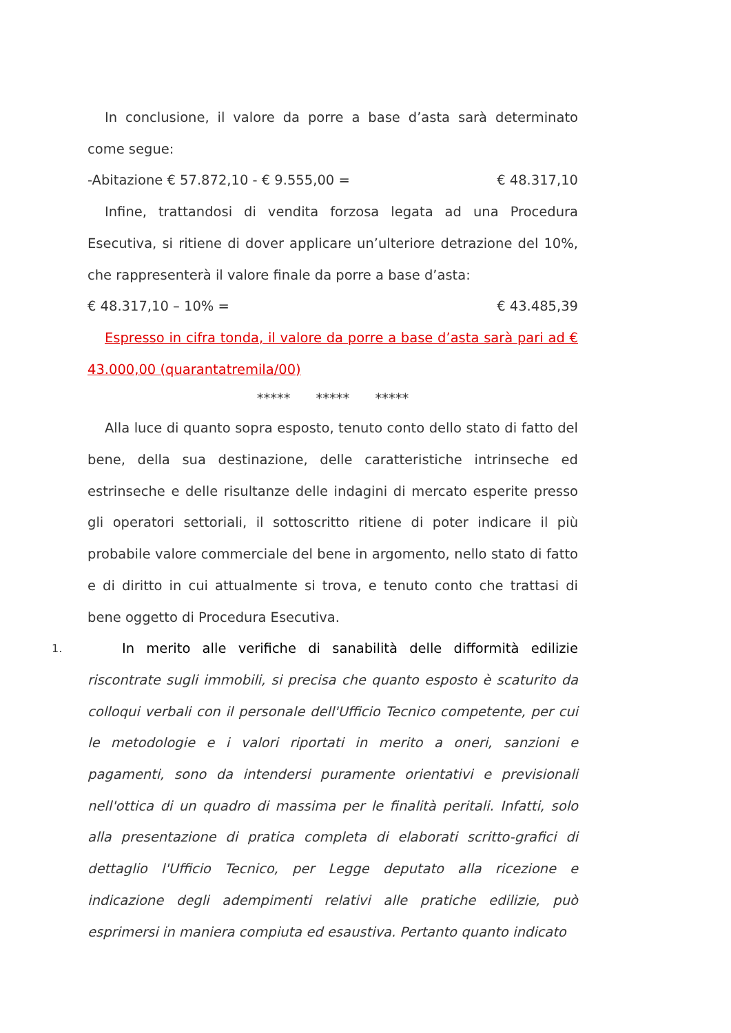In conclusione, il valore da porre a base d’asta sarà determinato come segue:
-Abitazione € 57.872,10 - € 9.555,00 = € 48.317,10
Infine, trattandosi di vendita forzosa legata ad una Procedura Esecutiva, si ritiene di dover applicare un’ulteriore detrazione del 10%, che rappresenterà il valore finale da porre a base d’asta:
€ 48.317,10 – 10% = € 43.485,39
Espresso in cifra tonda, il valore da porre a base d’asta sarà pari ad € 43.000,00 (quarantatremila/00)
***** ***** *****
Alla luce di quanto sopra esposto, tenuto conto dello stato di fatto del bene, della sua destinazione, delle caratteristiche intrinseche ed estrinseche e delle risultanze delle indagini di mercato esperite presso gli operatori settoriali, il sottoscritto ritiene di poter indicare il più probabile valore commerciale del bene in argomento, nello stato di fatto e di diritto in cui attualmente si trova, e tenuto conto che trattasi di bene oggetto di Procedura Esecutiva.
1. In merito alle verifiche di sanabilità delle difformità edilizie riscontrate sugli immobili, si precisa che quanto esposto è scaturito da colloqui verbali con il personale dell'Ufficio Tecnico competente, per cui le metodologie e i valori riportati in merito a oneri, sanzioni e pagamenti, sono da intendersi puramente orientativi e previsionali nell'ottica di un quadro di massima per le finalità peritali. Infatti, solo alla presentazione di pratica completa di elaborati scritto-grafici di dettaglio l'Ufficio Tecnico, per Legge deputato alla ricezione e indicazione degli adempimenti relativi alle pratiche edilizie, può esprimersi in maniera compiuta ed esaustiva. Pertanto quanto indicato